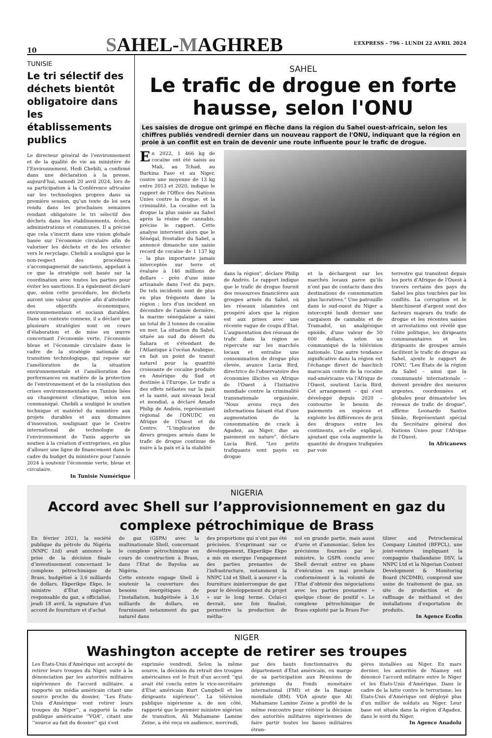10
SAHEL-MAGHREB
L’EXPRESS - 796 - LUNDI 22 AVRIL 2024
TUNISIE
Le tri sélectif des déchets bientôt obligatoire dans les établissements publics
Le directeur général de l’environnement et de la qualité de vie au ministère de l’Environnement, Hedi Chebili, a confirmé dans une déclaration à la presse, aujourd’hui, samedi 20 avril 2024, lors de sa participation à la Conférence africaine sur les technologies propres dans sa première session, qu’un texte de loi sera rendu dans les prochaines semaines rendant obligatoire le tri sélectif des déchets dans les établissements, écoles, administrations et communes. Il a précisé que cela s’inscrit dans une vision globale basée sur l’économie circulaire afin de valoriser les déchets et de les orienter vers le recyclage. Chebili a souligné que le non-respect des procédures s’accompagnerait de sanctions, appelant à ce que la stratégie soit basée sur la coordination avec toutes les parties pour éviter les sanctions. Il a également déclaré que, selon cette procédure, les déchets auront une valeur ajoutée afin d’atteindre des objectifs économiques, environnementaux et sociaux durables. Dans un contexte connexe, il a déclaré que plusieurs stratégies sont en cours d’élaboration et de mise en œuvre concernant l’économie verte, l’économie bleue et l’économie circulaire dans le cadre de la stratégie nationale de transition technologique, qui repose sur l’amélioration de la situation environnementale et l’amélioration des performances en matière de la protection de l’environnement et de la résolution des crises environnementales en Tunisie liées au changement climatique, selon son communiqué. Chebili a souligné le soutien technique et matériel du ministère aux projets durables et aux domaines d’innovation, soulignant que le Centre international de technologie de l’environnement de Tunis apporte un soutien à la création d’entreprises, en plus d’allouer une ligne de financement dans le cadre du budget du ministère pour l’année 2024 à soutenir l’économie verte, bleue et circulaire.
In Tunisie Numérique
SAHEL
Le trafic de drogue en forte hausse, selon l'ONU
Les saisies de drogue ont grimpé en flèche dans la région du Sahel ouest-africain, selon les chiffres publiés vendredi dernier dans un nouveau rapport de l'ONU, indiquant que la région en proie à un conflit est en train de devenir une route influente pour le trafic de drogue.
En 2022, 1 466 kg de cocaïne ont été saisis au Mali, au Tchad, au Burkina Faso et au Niger, contre une moyenne de 13 kg entre 2013 et 2020, indique le rapport de l'Office des Nations Unies contre la drogue. et la criminalité. La cocaïne est la drogue la plus saisie au Sahel après la résine de cannabis, précise le rapport. Cette analyse intervient alors que le Sénégal, frontalier du Sahel, a annoncé dimanche une saisie record de cocaïne de 1 137 kg – la plus importante jamais interceptée sur terre et évaluée à 146 millions de dollars – près d’une mine artisanale dans l’est du pays. De tels incidents sont de plus en plus fréquents dans la région : lors d'un incident en décembre de l'année dernière, la marine sénégalaise a saisi un total de 3 tonnes de cocaïne en mer. La situation du Sahel, située au sud du désert du Sahara et s'étendant de l'Atlantique à l'océan Arabique, en fait un point de transit naturel pour la quantité croissante de cocaïne produite en Amérique du Sud et destinée à l'Europe. Le trafic a des effets néfastes sur la paix et la santé, aux niveaux local et mondial, a déclaré Amado Philip de Andrés, représentant régional de l'ONUDC en Afrique de l'Ouest et du Centre. "L'implication de divers groupes armés dans le trafic de drogue continue de nuire à la paix et à la stabilité
dans la région", déclare Philip de Andrés. Le rapport indique que le trafic de drogue fournit des ressources financières aux groupes armés du Sahel, où les réseaux islamistes ont prospéré alors que la région est aux prises avec une récente vague de coups d'État. L'augmentation des réseaux de trafic dans la région se répercute sur les marchés locaux et entraîne une consommation de drogue plus élevée, avance Lucia Bird, directrice de l'observatoire des économies illicites en Afrique de l'Ouest à l'Initiative mondiale contre la criminalité transnationale organisée. "Nous avons reçu des informations faisant état d'une augmentation de la consommation de crack à Agadez, au Niger, due au paiement en nature", déclare Lucia Bird. "Les petits trafiquants sont payés en drogue
et la déchargent sur les marchés locaux parce qu’ils n’ont pas de contacts dans des destinations de consommation plus lucratives." Une patrouille dans le sud-ouest du Niger a intercepté lundi dernier une cargaison de cannabis et de Tramadol, un analgésique opioïde, d'une valeur de 50 000 dollars, selon un communiqué de la télévision nationale. Une autre tendance significative dans la région est l'échange direct de haschich marocain contre de la cocaïne sud-américaine via l'Afrique de l'Ouest, soutient Lucia Bird. Cet arrangement – qui s'est développé depuis 2020 – contourne le besoin de paiements en espèces et exploite les différences de prix des drogues entre les continents, a-t-elle expliqué, ajoutant que cela augmente la quantité de drogues trafiquées par voie
terrestre qui transitent depuis les ports d'Afrique de l'Ouest à travers certains des pays du Sahel les plus touchées par les conflits. La corruption et le blanchiment d'argent sont des facteurs majeurs du trafic de drogue et les récentes saisies et arrestations ont révélé que l'élite politique, les dirigeants communautaires et les dirigeants de groupes armés facilitent le trafic de drogue au Sahel, ajoute le rapport de l'ONU. "Les États de la région du Sahel – ainsi que la communauté internationale – doivent prendre des mesures urgentes, coordonnées et globales pour démanteler les réseaux de trafic de drogue", affirme Leonardo Santos Simão, Représentant spécial du Secrétaire général des Nations Unies pour l'Afrique de l'Ouest.
In Africanews
NIGERIA
Accord avec Shell sur l’approvisionnement en gaz du complexe pétrochimique de Brass
En février 2021, la société publique du pétrole du Nigéria (NNPC Ltd) avait annoncé la prise de la décision finale d’investissement concernant le complexe pétrochimique de Brass, budgétisé à 3,6 milliards de dollars. Ekperikpe Ekpo, le ministre d’État nigérian responsable du gaz, a officialisé, jeudi 18 avril, la signature d’un accord de fourniture et d’achat
de gaz (GSPA) avec la multinationale Shell, concernant le complexe pétrochimique en cours de construction à Brass, dans l’Etat de Bayelsa au Nigéria.
Cette entente engage Shell à soutenir la couverture des besoins énergétiques de l’installation, budgétisée à 3,6 milliards de dollars, en fournissant notamment du gaz naturel dans
des proportions qui n’ont pas été précisées. S’exprimant sur ce développement, Ekperikpe Ekpo a mis en exergue l’engagement des parties prenantes de l’infrastructure, notamment la NNPC Ltd et Shell, à assurer « la fourniture ininterrompue de gaz pour le développement du projet » sur le long terme. Celui-ci devrait, une fois finalisé, permettre la production de métha-
nol en grande partie, mais aussi d’urée et d’ammoniac. Selon les précisions fournies par le ministre, le GSPA conclu avec Shell devrait entrer en phase d’exécution en mai prochain conformément à la volonté de l’Etat d’obtenir des négociations avec les parties prenantes « quelque chose de positif ». Le complexe pétrochimique de Brass exploité par la Brass Fer-
tilizer and Petrochemical Company Limited (BFPCL), une joint-venture impliquant la compagnie thaïlandaise DSV, la NNPC Ltd et la Nigerian Content Development & Monitoring Board (NCDMB), comprend une usine de traitement de gaz, un site de production et de raffinage de méthanol et des installations d’exportation de produits.
In Agence Ecofin
NIGER
Washington accepte de retirer ses troupes
Les États-Unis d'Amérique ont accepté de retirer leurs troupes du Niger, suite à la dénonciation par les autorités militaires nigériennes de l'accord militaire, a rapporté un média américain citant une source proche du dossier. ‘’Les États-Unis d'Amérique vont retirer leurs troupes du Niger’’, a rapporté la radio publique américaine ‘’VOA’’, citant une ‘’source au fait du dossier’’ qui s'est
exprimée vendredi. Selon la même source, la décision du retrait des troupes américaines est le fruit d'un accord ‘’qui avait été conclu entre le vice-secrétaire d'État américain Kurt Campbell et les dirigeants nigériens’’. La télévision publique nigérienne a, de son côté, rapporté que le premier ministre nigérien de transition, Ali Mahamane Lamine Zeine, a été reçu en audience, mercredi,
par des hauts fonctionnaires du département d'État américain, en marge de sa participation aux Réunions de printemps du Fonds monétaire international (FMI) et de la Banque mondiale (BM). VOA ajoute que Ali Mahamane Lamine Zeine a profité de la même rencontre pour réitérer la décision des autorités militaires nigériennes de faire partir toutes les bases militaires étran-
gères installées au Niger. En mars dernier, les autorités de Niamey ont dénoncé l'accord militaire entre le Niger et les États-Unis d'Amérique. Dans le cadre de la lutte contre le terrorisme, les États-Unis d'Amérique ont déployé plus d'un millier de soldats au Niger. Leur base est située dans la région d'Agadez, dans le nord du Niger.
In Agence Anadolu